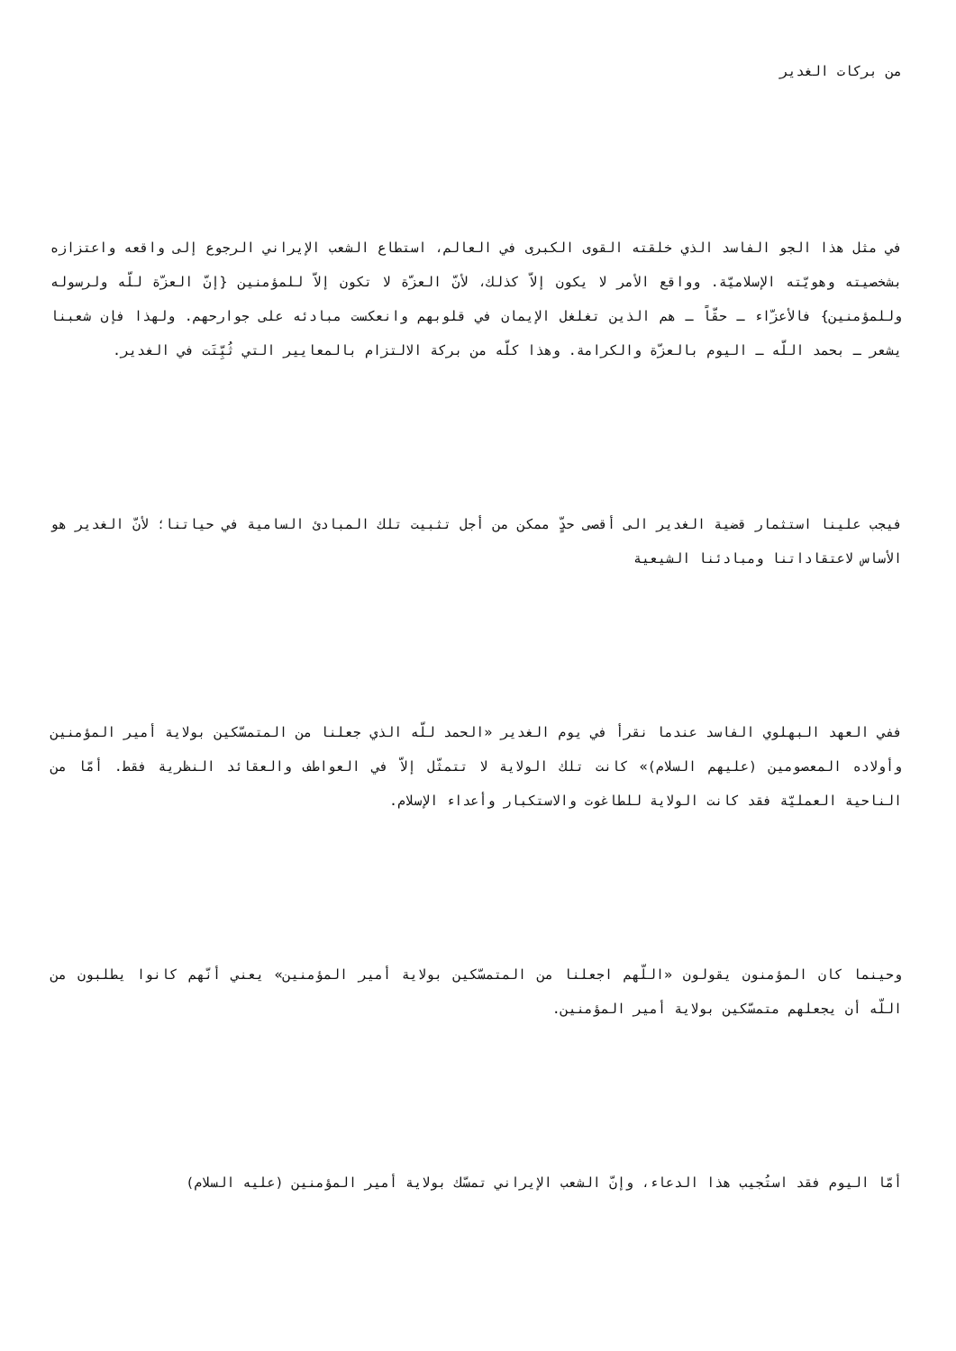من بركات الغدير
في مثل هذا الجو الفاسد الذي خلقته القوى الكبرى في العالم، استطاع الشعب الإيراني الرجوع إلى واقعه واعتزازه بشخصيته وهويّته الإسلاميّة. وواقع الأمر لا يكون إلاّ كذلك، لأنّ العزّة لا تكون إلاّ للمؤمنين {إنّ العزّة للّه ولرسوله وللمؤمنين} فالأعزّاء ـ حقّاً ـ هم الذين تغلغل الإيمان في قلوبهم وانعكست مبادئه على جوارحهم. ولهذا فإن شعبنا يشعر ـ بحمد اللّه ـ اليوم بالعزّة والكرامة. وهذا كلّه من بركة الالتزام بالمعايير التي ثُبِّتَت في الغدير.
فيجب علينا استثمار قضية الغدير الى أقصى حدٍّ ممكن من أجل تثبيت تلك المبادئ السامية في حياتنا؛ لأنّ الغدير هو الأساس لاعتقاداتنا ومبادئنا الشيعية
ففي العهد البهلوي الفاسد عندما نقرأ في يوم الغدير «الحمد للّه الذي جعلنا من المتمسّكين بولاية أمير المؤمنين وأولاده المعصومين (عليهم السلام)» كانت تلك الولاية لا تتمثّل إلاّ في العواطف والعقائد النظرية فقط. أمّا من الناحية العمليّة فقد كانت الولاية للطاغوت والاستكبار وأعداء الإسلام.
وحينما كان المؤمنون يقولون «اللّهم اجعلنا من المتمسّكين بولاية أمير المؤمنين» يعني أنّهم كانوا يطلبون من اللّه أن يجعلهم متمسّكين بولاية أمير المؤمنين.
أمّا اليوم فقد استُجيب هذا الدعاء، وإنّ الشعب الإيراني تمسّك بولاية أمير المؤمنين (عليه السلام)